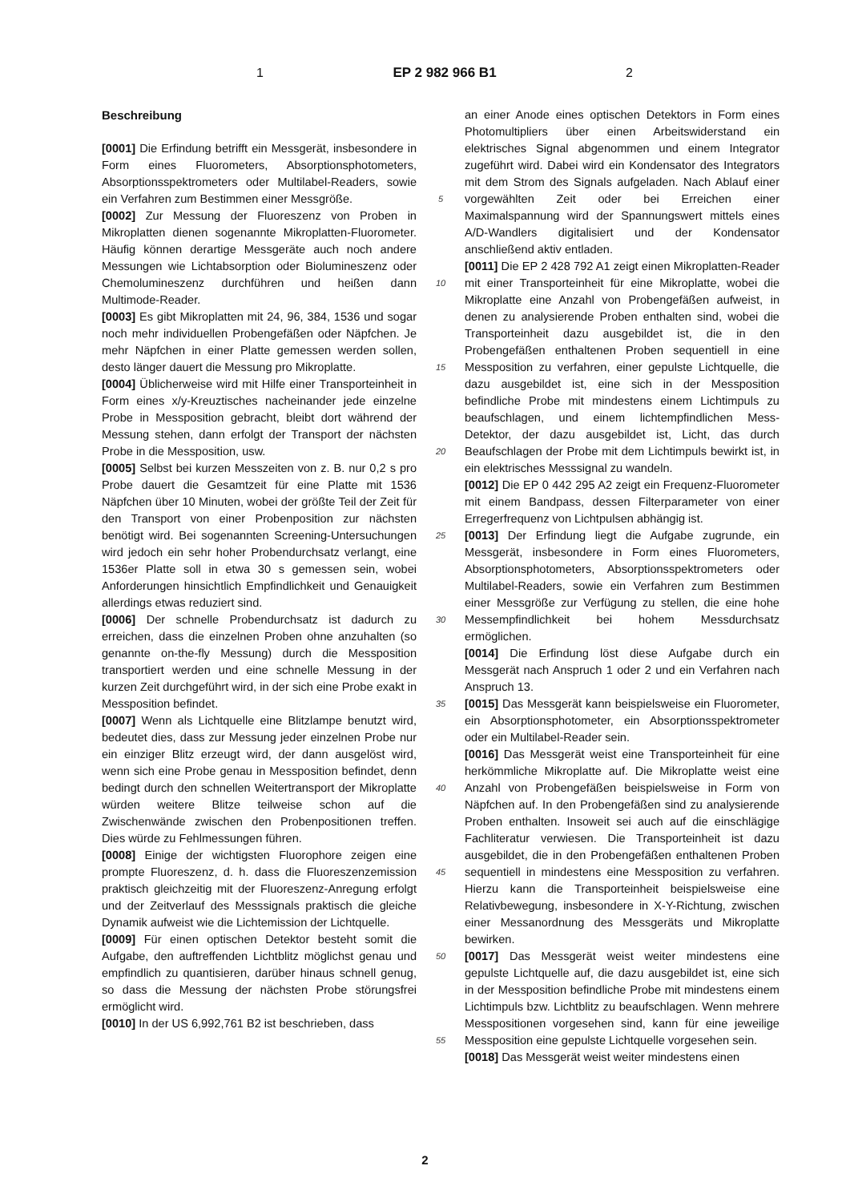1 EP 2 982 966 B1 2
Beschreibung
[0001] Die Erfindung betrifft ein Messgerät, insbesondere in Form eines Fluorometers, Absorptionsphotometers, Absorptionsspektrometers oder Multilabel-Readers, sowie ein Verfahren zum Bestimmen einer Messgröße.
[0002] Zur Messung der Fluoreszenz von Proben in Mikroplatten dienen sogenannte Mikroplatten-Fluorometer. Häufig können derartige Messgeräte auch noch andere Messungen wie Lichtabsorption oder Biolumineszenz oder Chemolumineszenz durchführen und heißen dann Multimode-Reader.
[0003] Es gibt Mikroplatten mit 24, 96, 384, 1536 und sogar noch mehr individuellen Probengefäßen oder Näpfchen. Je mehr Näpfchen in einer Platte gemessen werden sollen, desto länger dauert die Messung pro Mikroplatte.
[0004] Üblicherweise wird mit Hilfe einer Transporteinheit in Form eines x/y-Kreuztisches nacheinander jede einzelne Probe in Messposition gebracht, bleibt dort während der Messung stehen, dann erfolgt der Transport der nächsten Probe in die Messposition, usw.
[0005] Selbst bei kurzen Messzeiten von z. B. nur 0,2 s pro Probe dauert die Gesamtzeit für eine Platte mit 1536 Näpfchen über 10 Minuten, wobei der größte Teil der Zeit für den Transport von einer Probenposition zur nächsten benötigt wird. Bei sogenannten Screening-Untersuchungen wird jedoch ein sehr hoher Probendurchsatz verlangt, eine 1536er Platte soll in etwa 30 s gemessen sein, wobei Anforderungen hinsichtlich Empfindlichkeit und Genauigkeit allerdings etwas reduziert sind.
[0006] Der schnelle Probendurchsatz ist dadurch zu erreichen, dass die einzelnen Proben ohne anzuhalten (so genannte on-the-fly Messung) durch die Messposition transportiert werden und eine schnelle Messung in der kurzen Zeit durchgeführt wird, in der sich eine Probe exakt in Messposition befindet.
[0007] Wenn als Lichtquelle eine Blitzlampe benutzt wird, bedeutet dies, dass zur Messung jeder einzelnen Probe nur ein einziger Blitz erzeugt wird, der dann ausgelöst wird, wenn sich eine Probe genau in Messposition befindet, denn bedingt durch den schnellen Weitertransport der Mikroplatte würden weitere Blitze teilweise schon auf die Zwischenwände zwischen den Probenpositionen treffen. Dies würde zu Fehlmessungen führen.
[0008] Einige der wichtigsten Fluorophore zeigen eine prompte Fluoreszenz, d. h. dass die Fluoreszenzemission praktisch gleichzeitig mit der Fluoreszenz-Anregung erfolgt und der Zeitverlauf des Messsignals praktisch die gleiche Dynamik aufweist wie die Lichtemission der Lichtquelle.
[0009] Für einen optischen Detektor besteht somit die Aufgabe, den auftreffenden Lichtblitz möglichst genau und empfindlich zu quantisieren, darüber hinaus schnell genug, so dass die Messung der nächsten Probe störungsfrei ermöglicht wird.
[0010] In der US 6,992,761 B2 ist beschrieben, dass
5
10
15
20
25
30
35
40
45
50
55
an einer Anode eines optischen Detektors in Form eines Photomultipliers über einen Arbeitswiderstand ein elektrisches Signal abgenommen und einem Integrator zugeführt wird. Dabei wird ein Kondensator des Integrators mit dem Strom des Signals aufgeladen. Nach Ablauf einer vorgewählten Zeit oder bei Erreichen einer Maximalspannung wird der Spannungswert mittels eines A/D-Wandlers digitalisiert und der Kondensator anschließend aktiv entladen.
[0011] Die EP 2 428 792 A1 zeigt einen Mikroplatten-Reader mit einer Transporteinheit für eine Mikroplatte, wobei die Mikroplatte eine Anzahl von Probengefäßen aufweist, in denen zu analysierende Proben enthalten sind, wobei die Transporteinheit dazu ausgebildet ist, die in den Probengefäßen enthaltenen Proben sequentiell in eine Messposition zu verfahren, einer gepulste Lichtquelle, die dazu ausgebildet ist, eine sich in der Messposition befindliche Probe mit mindestens einem Lichtimpuls zu beaufschlagen, und einem lichtempfindlichen Mess-Detektor, der dazu ausgebildet ist, Licht, das durch Beaufschlagen der Probe mit dem Lichtimpuls bewirkt ist, in ein elektrisches Messsignal zu wandeln.
[0012] Die EP 0 442 295 A2 zeigt ein Frequenz-Fluorometer mit einem Bandpass, dessen Filterparameter von einer Erregerfrequenz von Lichtpulsen abhängig ist.
[0013] Der Erfindung liegt die Aufgabe zugrunde, ein Messgerät, insbesondere in Form eines Fluorometers, Absorptionsphotometers, Absorptionsspektrometers oder Multilabel-Readers, sowie ein Verfahren zum Bestimmen einer Messgröße zur Verfügung zu stellen, die eine hohe Messempfindlichkeit bei hohem Messdurchsatz ermöglichen.
[0014] Die Erfindung löst diese Aufgabe durch ein Messgerät nach Anspruch 1 oder 2 und ein Verfahren nach Anspruch 13.
[0015] Das Messgerät kann beispielsweise ein Fluorometer, ein Absorptionsphotometer, ein Absorptionsspektrometer oder ein Multilabel-Reader sein.
[0016] Das Messgerät weist eine Transporteinheit für eine herkömmliche Mikroplatte auf. Die Mikroplatte weist eine Anzahl von Probengefäßen beispielsweise in Form von Näpfchen auf. In den Probengefäßen sind zu analysierende Proben enthalten. Insoweit sei auch auf die einschlägige Fachliteratur verwiesen. Die Transporteinheit ist dazu ausgebildet, die in den Probengefäßen enthaltenen Proben sequentiell in mindestens eine Messposition zu verfahren. Hierzu kann die Transporteinheit beispielsweise eine Relativbewegung, insbesondere in X-Y-Richtung, zwischen einer Messanordnung des Messgeräts und Mikroplatte bewirken.
[0017] Das Messgerät weist weiter mindestens eine gepulste Lichtquelle auf, die dazu ausgebildet ist, eine sich in der Messposition befindliche Probe mit mindestens einem Lichtimpuls bzw. Lichtblitz zu beaufschlagen. Wenn mehrere Messpositionen vorgesehen sind, kann für eine jeweilige Messposition eine gepulste Lichtquelle vorgesehen sein.
[0018] Das Messgerät weist weiter mindestens einen
2